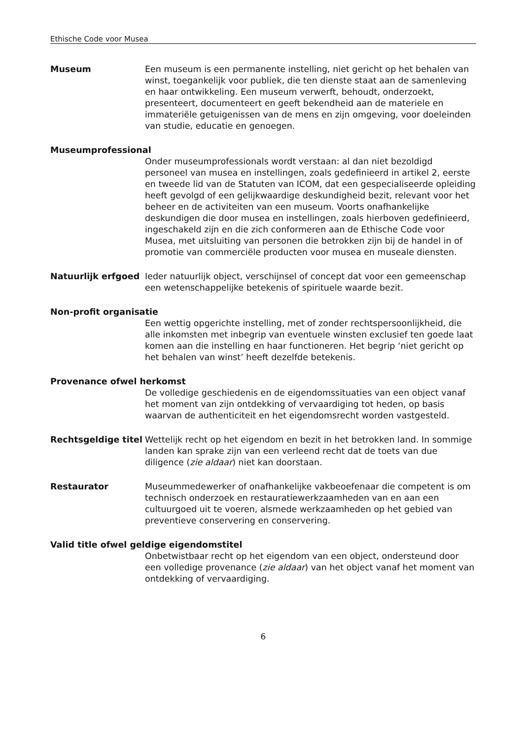Ethische Code voor Musea
Museum Een museum is een permanente instelling, niet gericht op het behalen van winst, toegankelijk voor publiek, die ten dienste staat aan de samenleving en haar ontwikkeling. Een museum verwerft, behoudt, onderzoekt, presenteert, documenteert en geeft bekendheid aan de materiele en immateriële getuigenissen van de mens en zijn omgeving, voor doeleinden van studie, educatie en genoegen.
Museumprofessional
Onder museumprofessionals wordt verstaan: al dan niet bezoldigd personeel van musea en instellingen, zoals gedefinieerd in artikel 2, eerste en tweede lid van de Statuten van ICOM, dat een gespecialiseerde opleiding heeft gevolgd of een gelijkwaardige deskundigheid bezit, relevant voor het beheer en de activiteiten van een museum. Voorts onafhankelijke deskundigen die door musea en instellingen, zoals hierboven gedefinieerd, ingeschakeld zijn en die zich conformeren aan de Ethische Code voor Musea, met uitsluiting van personen die betrokken zijn bij de handel in of promotie van commerciële producten voor musea en museale diensten.
Natuurlijk erfgoed Ieder natuurlijk object, verschijnsel of concept dat voor een gemeenschap een wetenschappelijke betekenis of spirituele waarde bezit.
Non-profit organisatie
Een wettig opgerichte instelling, met of zonder rechtspersoonlijkheid, die alle inkomsten met inbegrip van eventuele winsten exclusief ten goede laat komen aan die instelling en haar functioneren. Het begrip ‘niet gericht op het behalen van winst’ heeft dezelfde betekenis.
Provenance ofwel herkomst
De volledige geschiedenis en de eigendomssituaties van een object vanaf het moment van zijn ontdekking of vervaardiging tot heden, op basis waarvan de authenticiteit en het eigendomsrecht worden vastgesteld.
Rechtsgeldige titel
Wettelijk recht op het eigendom en bezit in het betrokken land. In sommige landen kan sprake zijn van een verleend recht dat de toets van due diligence (zie aldaar) niet kan doorstaan.
Restaurator Museummedewerker of onafhankelijke vakbeoefenaar die competent is om technisch onderzoek en restauratiewerkzaamheden van en aan een cultuurgoed uit te voeren, alsmede werkzaamheden op het gebied van preventieve conservering en conservering.
Valid title ofwel geldige eigendomstitel
Onbetwistbaar recht op het eigendom van een object, ondersteund door een volledige provenance (zie aldaar) van het object vanaf het moment van ontdekking of vervaardiging.
6